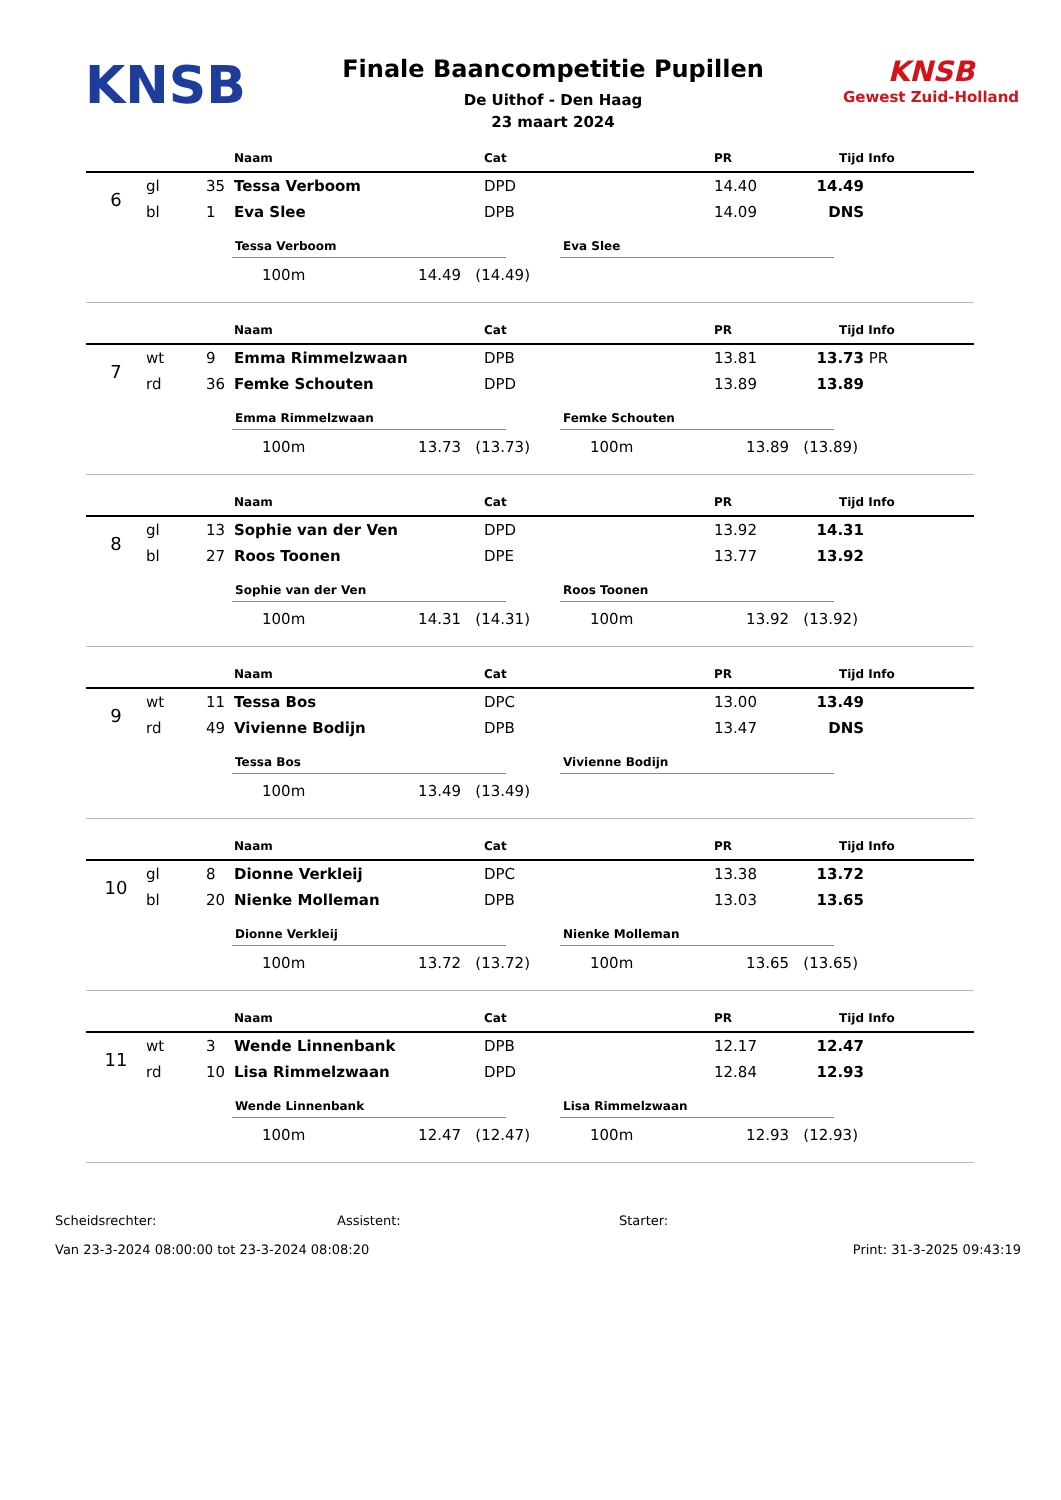KNSB
Finale Baancompetitie Pupillen
De Uithof - Den Haag
23 maart 2024
KNSB
Gewest Zuid-Holland
| | | | Naam | Cat | PR | Tijd | Info |
| --- | --- | --- | --- | --- | --- | --- | --- |
| 6 | gl | 35 | Tessa Verboom | DPD | 14.40 | 14.49 | |
| | bl | 1 | Eva Slee | DPB | 14.09 | DNS | |
Tessa Verboom
100m 14.49 (14.49)
Eva Slee
| | | | Naam | Cat | PR | Tijd | Info |
| --- | --- | --- | --- | --- | --- | --- | --- |
| 7 | wt | 9 | Emma Rimmelzwaan | DPB | 13.81 | 13.73 | PR |
| | rd | 36 | Femke Schouten | DPD | 13.89 | 13.89 | |
Emma Rimmelzwaan
100m 13.73 (13.73)
Femke Schouten
100m 13.89 (13.89)
| | | | Naam | Cat | PR | Tijd | Info |
| --- | --- | --- | --- | --- | --- | --- | --- |
| 8 | gl | 13 | Sophie van der Ven | DPD | 13.92 | 14.31 | |
| | bl | 27 | Roos Toonen | DPE | 13.77 | 13.92 | |
Sophie van der Ven
100m 14.31 (14.31)
Roos Toonen
100m 13.92 (13.92)
| | | | Naam | Cat | PR | Tijd | Info |
| --- | --- | --- | --- | --- | --- | --- | --- |
| 9 | wt | 11 | Tessa Bos | DPC | 13.00 | 13.49 | |
| | rd | 49 | Vivienne Bodijn | DPB | 13.47 | DNS | |
Tessa Bos
100m 13.49 (13.49)
Vivienne Bodijn
| | | | Naam | Cat | PR | Tijd | Info |
| --- | --- | --- | --- | --- | --- | --- | --- |
| 10 | gl | 8 | Dionne Verkleij | DPC | 13.38 | 13.72 | |
| | bl | 20 | Nienke Molleman | DPB | 13.03 | 13.65 | |
Dionne Verkleij
100m 13.72 (13.72)
Nienke Molleman
100m 13.65 (13.65)
| | | | Naam | Cat | PR | Tijd | Info |
| --- | --- | --- | --- | --- | --- | --- | --- |
| 11 | wt | 3 | Wende Linnenbank | DPB | 12.17 | 12.47 | |
| | rd | 10 | Lisa Rimmelzwaan | DPD | 12.84 | 12.93 | |
Wende Linnenbank
100m 12.47 (12.47)
Lisa Rimmelzwaan
100m 12.93 (12.93)
Scheidsrechter: Assistent: Starter:
Van 23-3-2024 08:00:00 tot 23-3-2024 08:08:20 Print: 31-3-2025 09:43:19